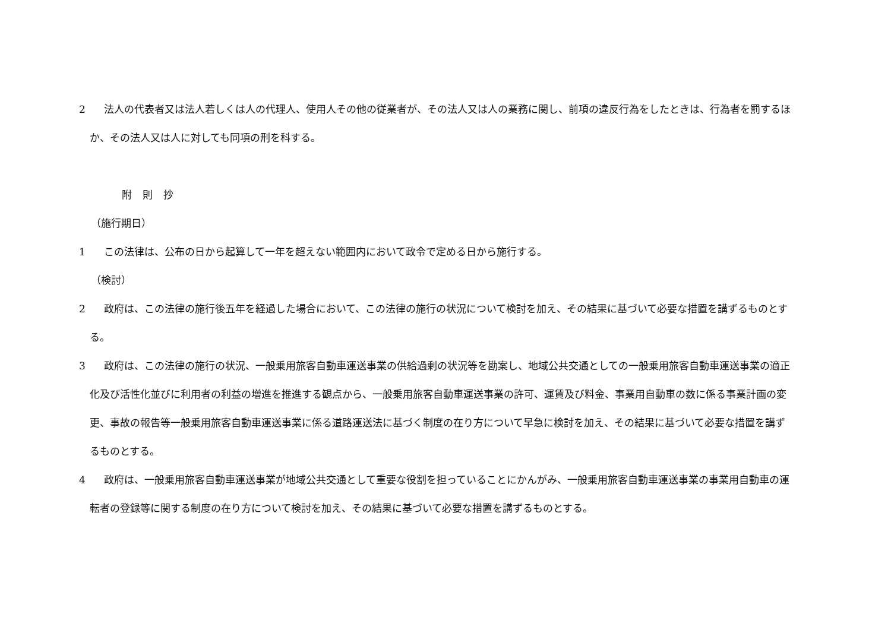2 法人の代表者又は法人若しくは人の代理人、使用人その他の従業者が、その法人又は人の業務に関し、前項の違反行為をしたときは、行為者を罰するほか、その法人又は人に対しても同項の刑を科する。
附則抄
（施行期日）
1 この法律は、公布の日から起算して一年を超えない範囲内において政令で定める日から施行する。
（検討）
2 政府は、この法律の施行後五年を経過した場合において、この法律の施行の状況について検討を加え、その結果に基づいて必要な措置を講ずるものとする。
3 政府は、この法律の施行の状況、一般乗用旅客自動車運送事業の供給過剰の状況等を勘案し、地域公共交通としての一般乗用旅客自動車運送事業の適正化及び活性化並びに利用者の利益の増進を推進する観点から、一般乗用旅客自動車運送事業の許可、運賃及び料金、事業用自動車の数に係る事業計画の変更、事故の報告等一般乗用旅客自動車運送事業に係る道路運送法に基づく制度の在り方について早急に検討を加え、その結果に基づいて必要な措置を講ずるものとする。
4 政府は、一般乗用旅客自動車運送事業が地域公共交通として重要な役割を担っていることにかんがみ、一般乗用旅客自動車運送事業の事業用自動車の運転者の登録等に関する制度の在り方について検討を加え、その結果に基づいて必要な措置を講ずるものとする。